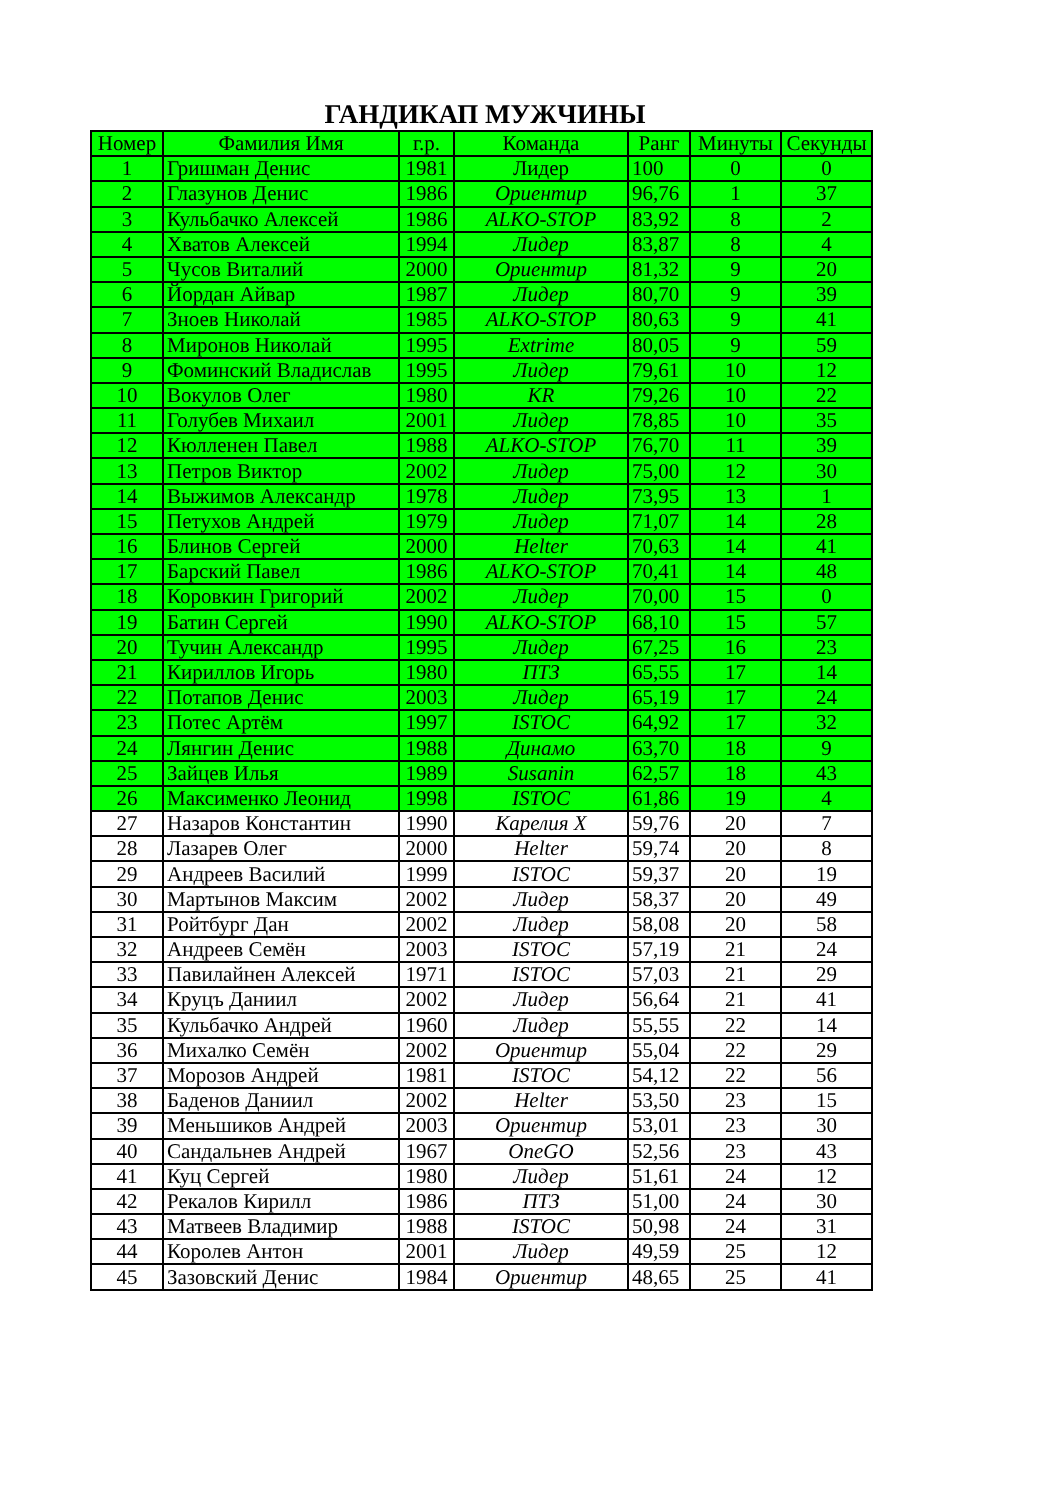ГАНДИКАП МУЖЧИНЫ
| Номер | Фамилия Имя | г.р. | Команда | Ранг | Минуты | Секунды |
| --- | --- | --- | --- | --- | --- | --- |
| 1 | Гришман Денис | 1981 | Лидер | 100 | 0 | 0 |
| 2 | Глазунов Денис | 1986 | Ориентир | 96,76 | 1 | 37 |
| 3 | Кульбачко Алексей | 1986 | ALKO-STOP | 83,92 | 8 | 2 |
| 4 | Хватов Алексей | 1994 | Лидер | 83,87 | 8 | 4 |
| 5 | Чусов Виталий | 2000 | Ориентир | 81,32 | 9 | 20 |
| 6 | Йордан Айвар | 1987 | Лидер | 80,70 | 9 | 39 |
| 7 | Зноев Николай | 1985 | ALKO-STOP | 80,63 | 9 | 41 |
| 8 | Миронов Николай | 1995 | Extrime | 80,05 | 9 | 59 |
| 9 | Фоминский Владислав | 1995 | Лидер | 79,61 | 10 | 12 |
| 10 | Вокулов Олег | 1980 | KR | 79,26 | 10 | 22 |
| 11 | Голубев Михаил | 2001 | Лидер | 78,85 | 10 | 35 |
| 12 | Кюлленен Павел | 1988 | ALKO-STOP | 76,70 | 11 | 39 |
| 13 | Петров Виктор | 2002 | Лидер | 75,00 | 12 | 30 |
| 14 | Выжимов Александр | 1978 | Лидер | 73,95 | 13 | 1 |
| 15 | Петухов Андрей | 1979 | Лидер | 71,07 | 14 | 28 |
| 16 | Блинов Сергей | 2000 | Helter | 70,63 | 14 | 41 |
| 17 | Барский Павел | 1986 | ALKO-STOP | 70,41 | 14 | 48 |
| 18 | Коровкин Григорий | 2002 | Лидер | 70,00 | 15 | 0 |
| 19 | Батин Сергей | 1990 | ALKO-STOP | 68,10 | 15 | 57 |
| 20 | Тучин Александр | 1995 | Лидер | 67,25 | 16 | 23 |
| 21 | Кириллов Игорь | 1980 | ПТЗ | 65,55 | 17 | 14 |
| 22 | Потапов Денис | 2003 | Лидер | 65,19 | 17 | 24 |
| 23 | Потес Артём | 1997 | ISTOC | 64,92 | 17 | 32 |
| 24 | Лянгин Денис | 1988 | Динамо | 63,70 | 18 | 9 |
| 25 | Зайцев Илья | 1989 | Susanin | 62,57 | 18 | 43 |
| 26 | Максименко Леонид | 1998 | ISTOC | 61,86 | 19 | 4 |
| 27 | Назаров Константин | 1990 | Карелия X | 59,76 | 20 | 7 |
| 28 | Лазарев Олег | 2000 | Helter | 59,74 | 20 | 8 |
| 29 | Андреев Василий | 1999 | ISTOC | 59,37 | 20 | 19 |
| 30 | Мартынов Максим | 2002 | Лидер | 58,37 | 20 | 49 |
| 31 | Ройтбург Дан | 2002 | Лидер | 58,08 | 20 | 58 |
| 32 | Андреев Семён | 2003 | ISTOC | 57,19 | 21 | 24 |
| 33 | Павилайнен Алексей | 1971 | ISTOC | 57,03 | 21 | 29 |
| 34 | Круцъ Даниил | 2002 | Лидер | 56,64 | 21 | 41 |
| 35 | Кульбачко Андрей | 1960 | Лидер | 55,55 | 22 | 14 |
| 36 | Михалко Семён | 2002 | Ориентир | 55,04 | 22 | 29 |
| 37 | Морозов Андрей | 1981 | ISTOC | 54,12 | 22 | 56 |
| 38 | Баденов Даниил | 2002 | Helter | 53,50 | 23 | 15 |
| 39 | Меньшиков Андрей | 2003 | Ориентир | 53,01 | 23 | 30 |
| 40 | Сандальнев Андрей | 1967 | OneGO | 52,56 | 23 | 43 |
| 41 | Куц Сергей | 1980 | Лидер | 51,61 | 24 | 12 |
| 42 | Рекалов Кирилл | 1986 | ПТЗ | 51,00 | 24 | 30 |
| 43 | Матвеев Владимир | 1988 | ISTOC | 50,98 | 24 | 31 |
| 44 | Королев Антон | 2001 | Лидер | 49,59 | 25 | 12 |
| 45 | Зазовский Денис | 1984 | Ориентир | 48,65 | 25 | 41 |